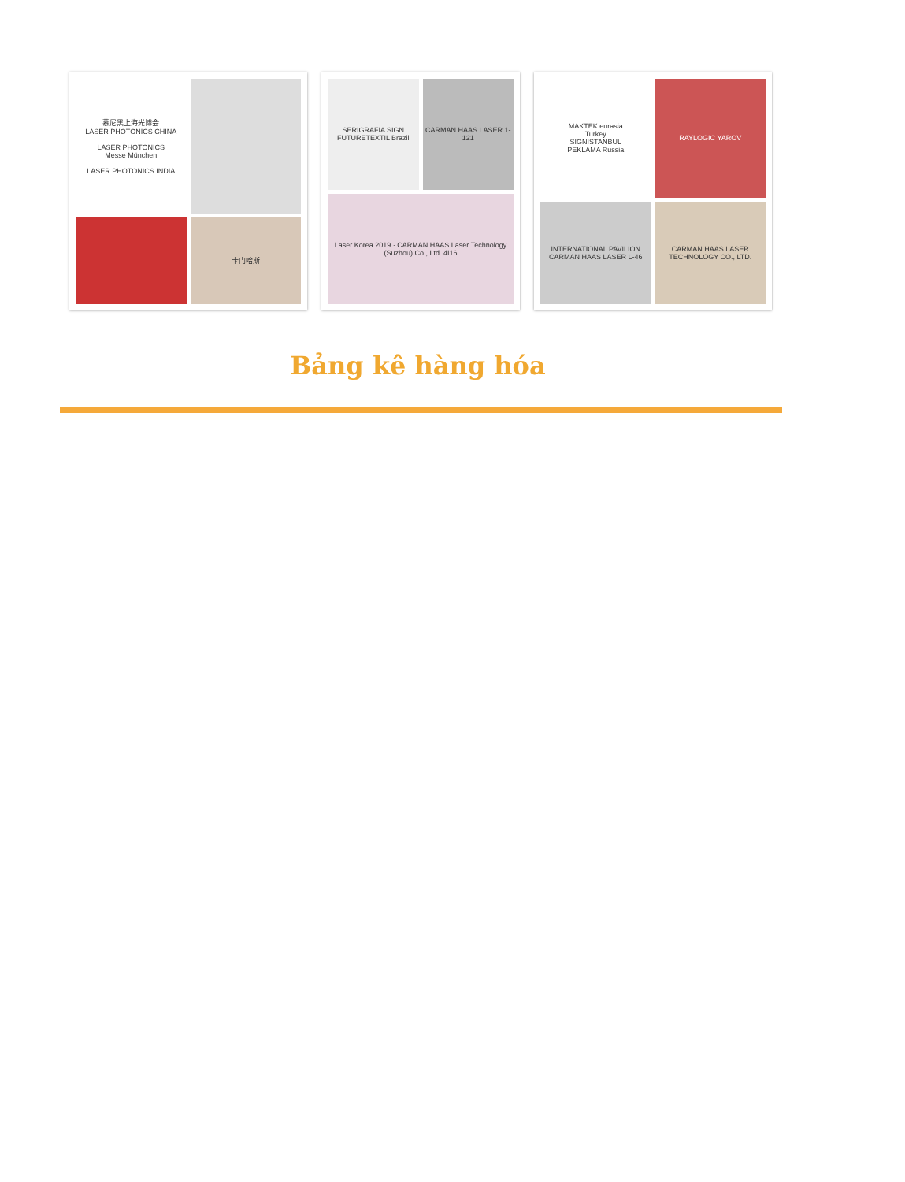慕尼黑上海光博会
LASER PHOTONICS CHINA
LASER PHOTONICS
Messe München
LASER PHOTONICS INDIA
卡门哈斯
SERIGRAFIA SIGN FUTURETEXTIL Brazil
CARMAN HAAS LASER 1-121
Laser Korea 2019 · CARMAN HAAS Laser Technology (Suzhou) Co., Ltd. 4I16
MAKTEK eurasia
Turkey
SIGNISTANBUL
PEKLAMA Russia
RAYLOGIC YAROV
INTERNATIONAL PAVILION CARMAN HAAS LASER L-46
CARMAN HAAS LASER TECHNOLOGY CO., LTD.
Bảng kê hàng hóa